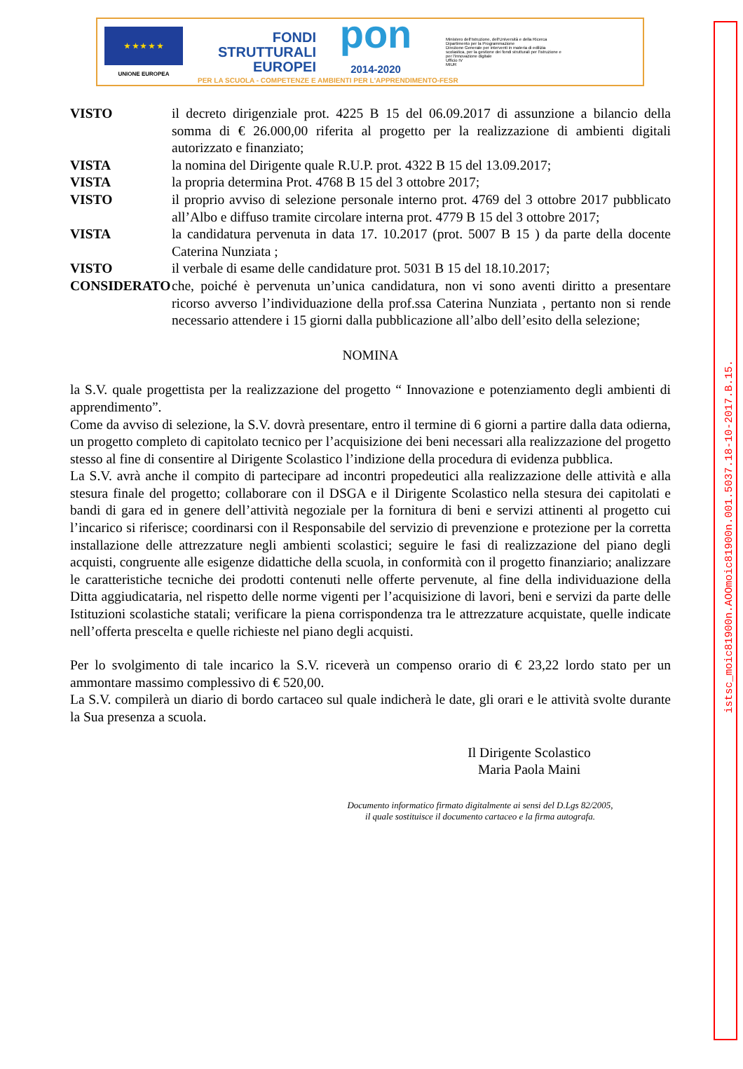★ ★ ★ ★ ★
UNIONE EUROPEA
FONDI
STRUTTURALI
EUROPEI
pon
2014-2020
Ministero dell'Istruzione, dell'Università e della Ricerca
Dipartimento per la Programmazione
Direzione Generale per interventi in materia di edilizia scolastica, per la gestione dei fondi strutturali per l'istruzione e per l'innovazione digitale
Ufficio IV
MIUR
PER LA SCUOLA - COMPETENZE E AMBIENTI PER L'APPRENDIMENTO-FESR
VISTO il decreto dirigenziale prot. 4225 B 15 del 06.09.2017 di assunzione a bilancio della somma di € 26.000,00 riferita al progetto per la realizzazione di ambienti digitali autorizzato e finanziato;
VISTA la nomina del Dirigente quale R.U.P. prot. 4322 B 15 del 13.09.2017;
VISTA la propria determina Prot. 4768 B 15 del 3 ottobre 2017;
VISTO il proprio avviso di selezione personale interno prot. 4769 del 3 ottobre 2017 pubblicato all’Albo e diffuso tramite circolare interna prot. 4779 B 15 del 3 ottobre 2017;
VISTA la candidatura pervenuta in data 17. 10.2017 (prot. 5007 B 15 ) da parte della docente Caterina Nunziata ;
VISTO il verbale di esame delle candidature prot. 5031 B 15 del 18.10.2017;
CONSIDERATO che, poiché è pervenuta un’unica candidatura, non vi sono aventi diritto a presentare ricorso avverso l’individuazione della prof.ssa Caterina Nunziata , pertanto non si rende necessario attendere i 15 giorni dalla pubblicazione all’albo dell’esito della selezione;
NOMINA
la S.V. quale progettista per la realizzazione del progetto “ Innovazione e potenziamento degli ambienti di apprendimento”.
Come da avviso di selezione, la S.V. dovrà presentare, entro il termine di 6 giorni a partire dalla data odierna, un progetto completo di capitolato tecnico per l’acquisizione dei beni necessari alla realizzazione del progetto stesso al fine di consentire al Dirigente Scolastico l’indizione della procedura di evidenza pubblica.
La S.V. avrà anche il compito di partecipare ad incontri propedeutici alla realizzazione delle attività e alla stesura finale del progetto; collaborare con il DSGA e il Dirigente Scolastico nella stesura dei capitolati e bandi di gara ed in genere dell’attività negoziale per la fornitura di beni e servizi attinenti al progetto cui l’incarico si riferisce; coordinarsi con il Responsabile del servizio di prevenzione e protezione per la corretta installazione delle attrezzature negli ambienti scolastici; seguire le fasi di realizzazione del piano degli acquisti, congruente alle esigenze didattiche della scuola, in conformità con il progetto finanziario; analizzare le caratteristiche tecniche dei prodotti contenuti nelle offerte pervenute, al fine della individuazione della Ditta aggiudicataria, nel rispetto delle norme vigenti per l’acquisizione di lavori, beni e servizi da parte delle Istituzioni scolastiche statali; verificare la piena corrispondenza tra le attrezzature acquistate, quelle indicate nell’offerta prescelta e quelle richieste nel piano degli acquisti.
Per lo svolgimento di tale incarico la S.V. riceverà un compenso orario di € 23,22 lordo stato per un ammontare massimo complessivo di € 520,00.
La S.V. compilerà un diario di bordo cartaceo sul quale indicherà le date, gli orari e le attività svolte durante la Sua presenza a scuola.
Il Dirigente Scolastico
Maria Paola Maini
Documento informatico firmato digitalmente ai sensi del D.Lgs 82/2005,
il quale sostituisce il documento cartaceo e la firma autografa.
istsc_moic81900n.AOOmoic81900n.001.5037.18-10-2017.B.15.